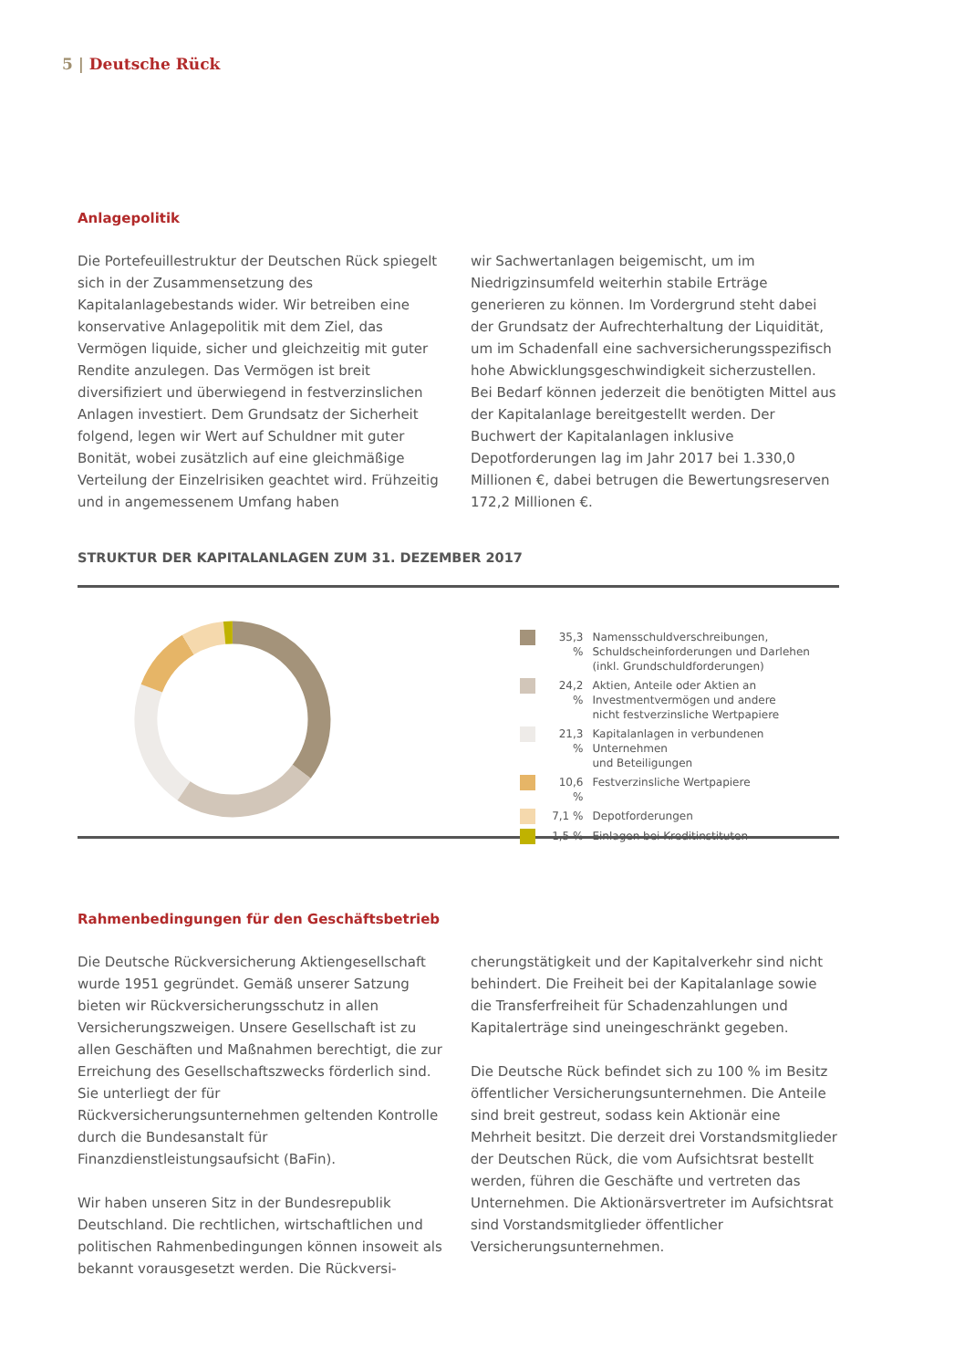5 | Deutsche Rück
Anlagepolitik
Die Portefeuillestruktur der Deutschen Rück spiegelt sich in der Zusammensetzung des Kapitalanlagebestands wider. Wir betreiben eine konservative Anlagepolitik mit dem Ziel, das Vermögen liquide, sicher und gleichzeitig mit guter Rendite anzulegen. Das Vermögen ist breit diversifiziert und überwiegend in festverzinslichen Anlagen investiert. Dem Grundsatz der Sicherheit folgend, legen wir Wert auf Schuldner mit guter Bonität, wobei zusätzlich auf eine gleichmäßige Verteilung der Einzelrisiken geachtet wird. Frühzeitig und in angemessenem Umfang haben
wir Sachwertanlagen beigemischt, um im Niedrigzinsumfeld weiterhin stabile Erträge generieren zu können. Im Vordergrund steht dabei der Grundsatz der Aufrechterhaltung der Liquidität, um im Schadenfall eine sachversicherungsspezifisch hohe Abwicklungsgeschwindigkeit sicherzustellen. Bei Bedarf können jederzeit die benötigten Mittel aus der Kapitalanlage bereitgestellt werden. Der Buchwert der Kapitalanlagen inklusive Depotforderungen lag im Jahr 2017 bei 1.330,0 Millionen €, dabei betrugen die Bewertungsreserven 172,2 Millionen €.
STRUKTUR DER KAPITALANLAGEN ZUM 31. DEZEMBER 2017
35,3 %
Namensschuldverschreibungen,
Schuldscheinforderungen und Darlehen
(inkl. Grundschuldforderungen)
24,2 %
Aktien, Anteile oder Aktien an
Investmentvermögen und andere
nicht festverzinsliche Wertpapiere
21,3 %
Kapitalanlagen in verbundenen Unternehmen
und Beteiligungen
10,6 %
Festverzinsliche Wertpapiere
7,1 % Depotforderungen
1,5 % Einlagen bei Kreditinstituten
Rahmenbedingungen für den Geschäftsbetrieb
Die Deutsche Rückversicherung Aktiengesellschaft wurde 1951 gegründet. Gemäß unserer Satzung bieten wir Rückversicherungsschutz in allen Versicherungszweigen. Unsere Gesellschaft ist zu allen Geschäften und Maßnahmen berechtigt, die zur Erreichung des Gesellschaftszwecks förderlich sind. Sie unterliegt der für Rückversicherungsunternehmen geltenden Kontrolle durch die Bundesanstalt für Finanzdienstleistungsaufsicht (BaFin).
Wir haben unseren Sitz in der Bundesrepublik Deutschland. Die rechtlichen, wirtschaftlichen und politischen Rahmenbedingungen können insoweit als bekannt vorausgesetzt werden. Die Rückversi-
cherungstätigkeit und der Kapitalverkehr sind nicht behindert. Die Freiheit bei der Kapitalanlage sowie die Transferfreiheit für Schadenzahlungen und Kapitalerträge sind uneingeschränkt gegeben.
Die Deutsche Rück befindet sich zu 100 % im Besitz öffentlicher Versicherungsunternehmen. Die Anteile sind breit gestreut, sodass kein Aktionär eine Mehrheit besitzt. Die derzeit drei Vorstandsmitglieder der Deutschen Rück, die vom Aufsichtsrat bestellt werden, führen die Geschäfte und vertreten das Unternehmen. Die Aktionärsvertreter im Aufsichtsrat sind Vorstandsmitglieder öffentlicher Versicherungsunternehmen.